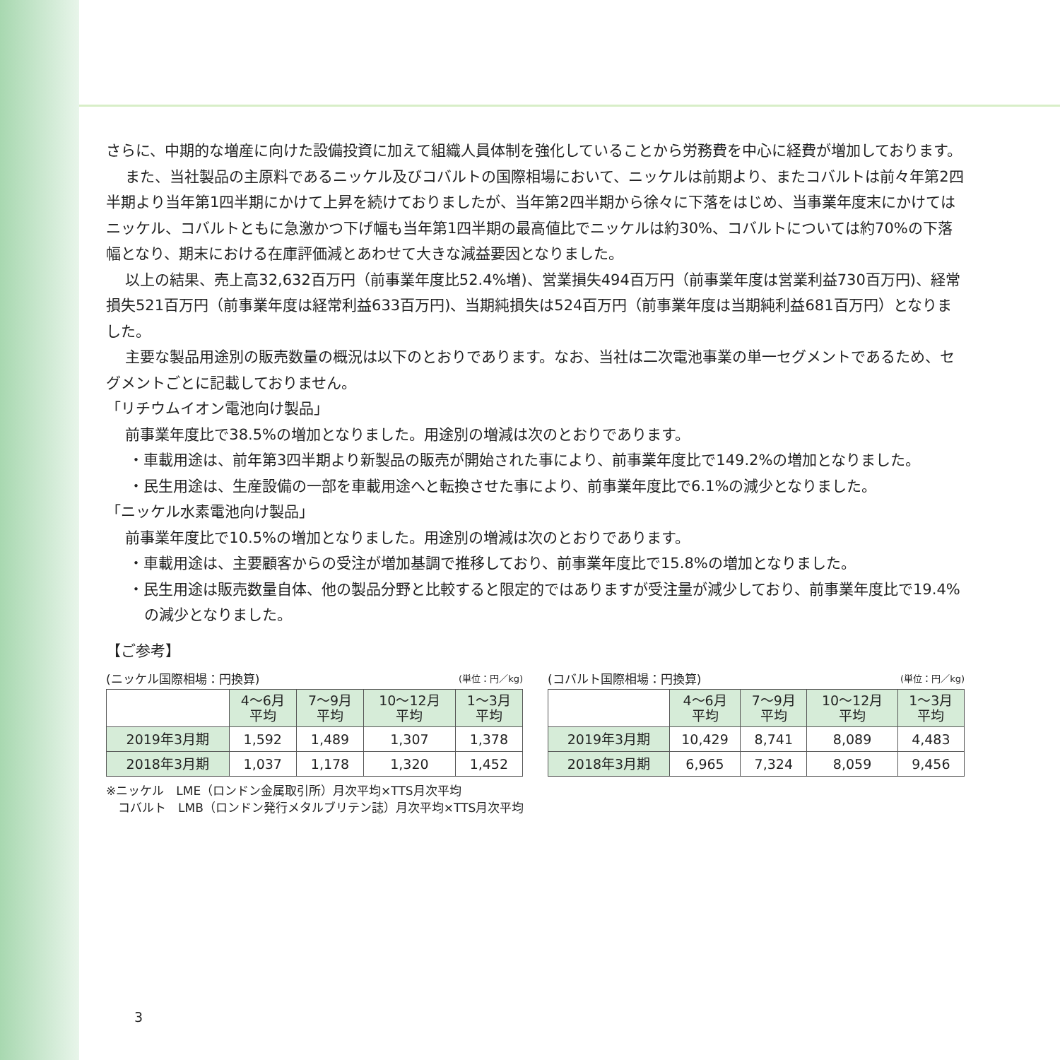さらに、中期的な増産に向けた設備投資に加えて組織人員体制を強化していることから労務費を中心に経費が増加しております。
また、当社製品の主原料であるニッケル及びコバルトの国際相場において、ニッケルは前期より、またコバルトは前々年第2四半期より当年第1四半期にかけて上昇を続けておりましたが、当年第2四半期から徐々に下落をはじめ、当事業年度末にかけてはニッケル、コバルトともに急激かつ下げ幅も当年第1四半期の最高値比でニッケルは約30%、コバルトについては約70%の下落幅となり、期末における在庫評価減とあわせて大きな減益要因となりました。
以上の結果、売上高32,632百万円（前事業年度比52.4%増)、営業損失494百万円（前事業年度は営業利益730百万円)、経常損失521百万円（前事業年度は経常利益633百万円)、当期純損失は524百万円（前事業年度は当期純利益681百万円）となりました。
主要な製品用途別の販売数量の概況は以下のとおりであります。なお、当社は二次電池事業の単一セグメントであるため、セグメントごとに記載しておりません。
「リチウムイオン電池向け製品」
前事業年度比で38.5%の増加となりました。用途別の増減は次のとおりであります。
・車載用途は、前年第3四半期より新製品の販売が開始された事により、前事業年度比で149.2%の増加となりました。
・民生用途は、生産設備の一部を車載用途へと転換させた事により、前事業年度比で6.1%の減少となりました。
「ニッケル水素電池向け製品」
前事業年度比で10.5%の増加となりました。用途別の増減は次のとおりであります。
・車載用途は、主要顧客からの受注が増加基調で推移しており、前事業年度比で15.8%の増加となりました。
・民生用途は販売数量自体、他の製品分野と比較すると限定的ではありますが受注量が減少しており、前事業年度比で19.4%の減少となりました。
【ご参考】
(ニッケル国際相場：円換算) (単位：円／kg)
| | 4～6月 平均 | 7～9月 平均 | 10～12月 平均 | 1～3月 平均 |
| 2019年3月期 | 1,592 | 1,489 | 1,307 | 1,378 |
| 2018年3月期 | 1,037 | 1,178 | 1,320 | 1,452 |
(コバルト国際相場：円換算) (単位：円／kg)
| | 4～6月 平均 | 7～9月 平均 | 10～12月 平均 | 1～3月 平均 |
| 2019年3月期 | 10,429 | 8,741 | 8,089 | 4,483 |
| 2018年3月期 | 6,965 | 7,324 | 8,059 | 9,456 |
※ニッケル　LME（ロンドン金属取引所）月次平均×TTS月次平均
　コバルト　LMB（ロンドン発行メタルブリテン誌）月次平均×TTS月次平均
3